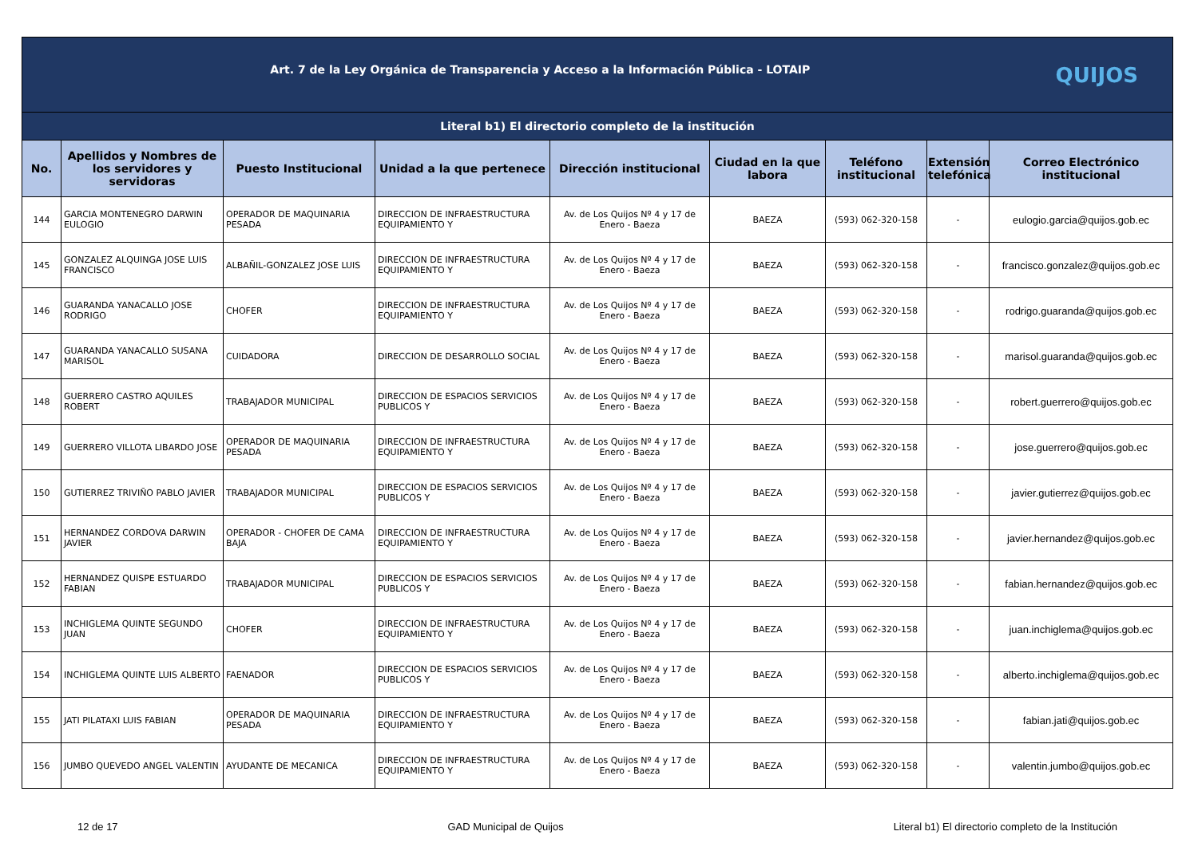| QUIJOS Art. 7 de la Ley Orgánica de Transparencia y Acceso a la Información Pública - LOTAIP | | | | | | | | |
| Literal b1) El directorio completo de la institución | | | | | | | | |
| No. | Apellidos y Nombres de los servidores y servidoras | Puesto Institucional | Unidad a la que pertenece | Dirección institucional | Ciudad en la que labora | Teléfono institucional | Extensión telefónica | Correo Electrónico institucional |
| 144 | GARCIA MONTENEGRO DARWIN EULOGIO | OPERADOR DE MAQUINARIA PESADA | DIRECCION DE INFRAESTRUCTURA EQUIPAMIENTO Y | Av. de Los Quijos Nº 4 y 17 de Enero - Baeza | BAEZA | (593) 062-320-158 | - | eulogio.garcia@quijos.gob.ec |
| 145 | GONZALEZ ALQUINGA JOSE LUIS FRANCISCO | ALBAÑIL-GONZALEZ JOSE LUIS | DIRECCION DE INFRAESTRUCTURA EQUIPAMIENTO Y | Av. de Los Quijos Nº 4 y 17 de Enero - Baeza | BAEZA | (593) 062-320-158 | - | francisco.gonzalez@quijos.gob.ec |
| 146 | GUARANDA YANACALLO JOSE RODRIGO | CHOFER | DIRECCION DE INFRAESTRUCTURA EQUIPAMIENTO Y | Av. de Los Quijos Nº 4 y 17 de Enero - Baeza | BAEZA | (593) 062-320-158 | - | rodrigo.guaranda@quijos.gob.ec |
| 147 | GUARANDA YANACALLO SUSANA MARISOL | CUIDADORA | DIRECCION DE DESARROLLO SOCIAL | Av. de Los Quijos Nº 4 y 17 de Enero - Baeza | BAEZA | (593) 062-320-158 | - | marisol.guaranda@quijos.gob.ec |
| 148 | GUERRERO CASTRO AQUILES ROBERT | TRABAJADOR MUNICIPAL | DIRECCION DE ESPACIOS SERVICIOS PUBLICOS Y | Av. de Los Quijos Nº 4 y 17 de Enero - Baeza | BAEZA | (593) 062-320-158 | - | robert.guerrero@quijos.gob.ec |
| 149 | GUERRERO VILLOTA LIBARDO JOSE | OPERADOR DE MAQUINARIA PESADA | DIRECCION DE INFRAESTRUCTURA EQUIPAMIENTO Y | Av. de Los Quijos Nº 4 y 17 de Enero - Baeza | BAEZA | (593) 062-320-158 | - | jose.guerrero@quijos.gob.ec |
| 150 | GUTIERREZ TRIVIÑO PABLO JAVIER | TRABAJADOR MUNICIPAL | DIRECCION DE ESPACIOS SERVICIOS PUBLICOS Y | Av. de Los Quijos Nº 4 y 17 de Enero - Baeza | BAEZA | (593) 062-320-158 | - | javier.gutierrez@quijos.gob.ec |
| 151 | HERNANDEZ CORDOVA DARWIN JAVIER | OPERADOR - CHOFER DE CAMA BAJA | DIRECCION DE INFRAESTRUCTURA EQUIPAMIENTO Y | Av. de Los Quijos Nº 4 y 17 de Enero - Baeza | BAEZA | (593) 062-320-158 | - | javier.hernandez@quijos.gob.ec |
| 152 | HERNANDEZ QUISPE ESTUARDO FABIAN | TRABAJADOR MUNICIPAL | DIRECCION DE ESPACIOS SERVICIOS PUBLICOS Y | Av. de Los Quijos Nº 4 y 17 de Enero - Baeza | BAEZA | (593) 062-320-158 | - | fabian.hernandez@quijos.gob.ec |
| 153 | INCHIGLEMA QUINTE SEGUNDO JUAN | CHOFER | DIRECCION DE INFRAESTRUCTURA EQUIPAMIENTO Y | Av. de Los Quijos Nº 4 y 17 de Enero - Baeza | BAEZA | (593) 062-320-158 | - | juan.inchiglema@quijos.gob.ec |
| 154 | INCHIGLEMA QUINTE LUIS ALBERTO | FAENADOR | DIRECCION DE ESPACIOS SERVICIOS PUBLICOS Y | Av. de Los Quijos Nº 4 y 17 de Enero - Baeza | BAEZA | (593) 062-320-158 | - | alberto.inchiglema@quijos.gob.ec |
| 155 | JATI PILATAXI LUIS FABIAN | OPERADOR DE MAQUINARIA PESADA | DIRECCION DE INFRAESTRUCTURA EQUIPAMIENTO Y | Av. de Los Quijos Nº 4 y 17 de Enero - Baeza | BAEZA | (593) 062-320-158 | - | fabian.jati@quijos.gob.ec |
| 156 | JUMBO QUEVEDO ANGEL VALENTIN | AYUDANTE DE MECANICA | DIRECCION DE INFRAESTRUCTURA EQUIPAMIENTO Y | Av. de Los Quijos Nº 4 y 17 de Enero - Baeza | BAEZA | (593) 062-320-158 | - | valentin.jumbo@quijos.gob.ec |
12 de 17 GAD Municipal de Quijos Literal b1) El directorio completo de la Institución